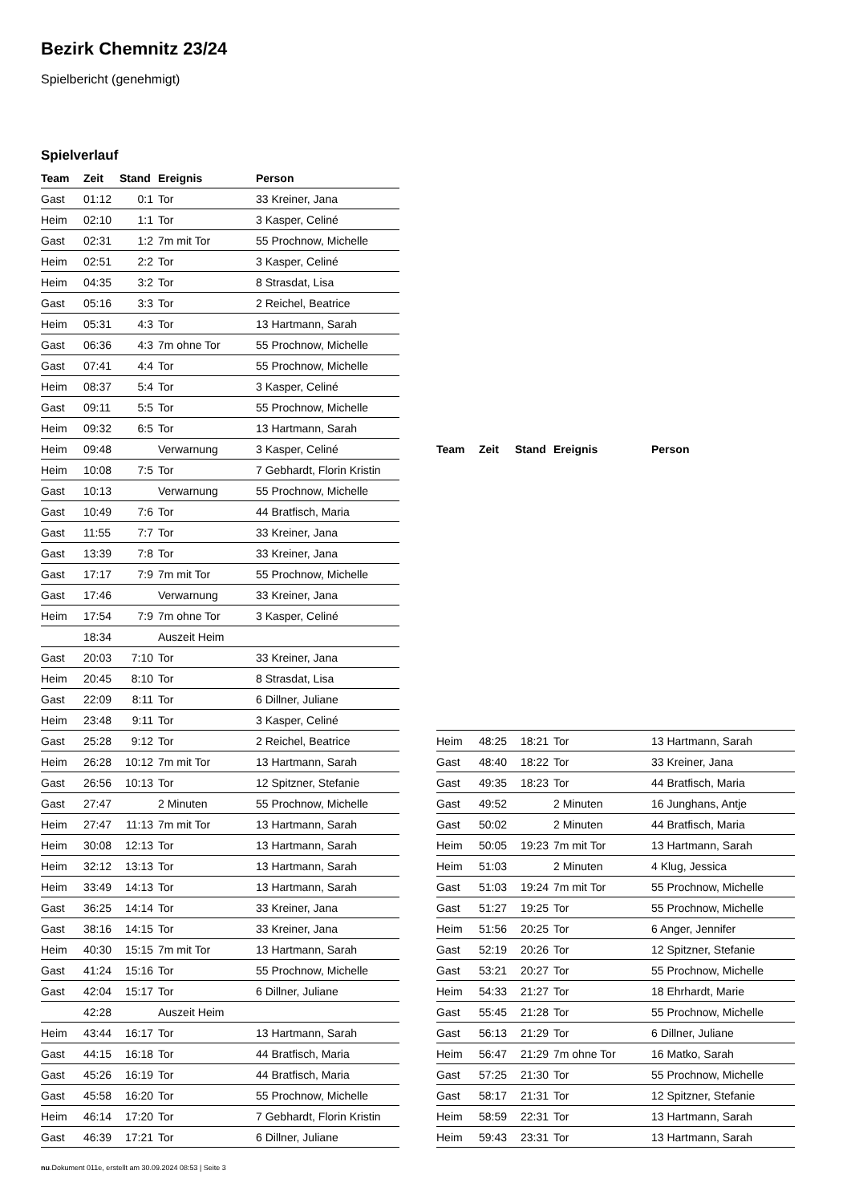Bezirk Chemnitz 23/24
Spielbericht (genehmigt)
Spielverlauf
| Team | Zeit | Stand | Ereignis | Person |
| --- | --- | --- | --- | --- |
| Gast | 01:12 | 0:1 | Tor | 33 Kreiner, Jana |
| Heim | 02:10 | 1:1 | Tor | 3 Kasper, Celiné |
| Gast | 02:31 | 1:2 | 7m mit Tor | 55 Prochnow, Michelle |
| Heim | 02:51 | 2:2 | Tor | 3 Kasper, Celiné |
| Heim | 04:35 | 3:2 | Tor | 8 Strasdat, Lisa |
| Gast | 05:16 | 3:3 | Tor | 2 Reichel, Beatrice |
| Heim | 05:31 | 4:3 | Tor | 13 Hartmann, Sarah |
| Gast | 06:36 | 4:3 | 7m ohne Tor | 55 Prochnow, Michelle |
| Gast | 07:41 | 4:4 | Tor | 55 Prochnow, Michelle |
| Heim | 08:37 | 5:4 | Tor | 3 Kasper, Celiné |
| Gast | 09:11 | 5:5 | Tor | 55 Prochnow, Michelle |
| Heim | 09:32 | 6:5 | Tor | 13 Hartmann, Sarah |
| Heim | 09:48 | | Verwarnung | 3 Kasper, Celiné |
| Heim | 10:08 | 7:5 | Tor | 7 Gebhardt, Florin Kristin |
| Gast | 10:13 | | Verwarnung | 55 Prochnow, Michelle |
| Gast | 10:49 | 7:6 | Tor | 44 Bratfisch, Maria |
| Gast | 11:55 | 7:7 | Tor | 33 Kreiner, Jana |
| Gast | 13:39 | 7:8 | Tor | 33 Kreiner, Jana |
| Gast | 17:17 | 7:9 | 7m mit Tor | 55 Prochnow, Michelle |
| Gast | 17:46 | | Verwarnung | 33 Kreiner, Jana |
| Heim | 17:54 | 7:9 | 7m ohne Tor | 3 Kasper, Celiné |
| | 18:34 | | Auszeit Heim | |
| Gast | 20:03 | 7:10 | Tor | 33 Kreiner, Jana |
| Heim | 20:45 | 8:10 | Tor | 8 Strasdat, Lisa |
| Gast | 22:09 | 8:11 | Tor | 6 Dillner, Juliane |
| Heim | 23:48 | 9:11 | Tor | 3 Kasper, Celiné |
| Gast | 25:28 | 9:12 | Tor | 2 Reichel, Beatrice |
| Heim | 26:28 | 10:12 | 7m mit Tor | 13 Hartmann, Sarah |
| Gast | 26:56 | 10:13 | Tor | 12 Spitzner, Stefanie |
| Gast | 27:47 | | 2 Minuten | 55 Prochnow, Michelle |
| Heim | 27:47 | 11:13 | 7m mit Tor | 13 Hartmann, Sarah |
| Heim | 30:08 | 12:13 | Tor | 13 Hartmann, Sarah |
| Heim | 32:12 | 13:13 | Tor | 13 Hartmann, Sarah |
| Heim | 33:49 | 14:13 | Tor | 13 Hartmann, Sarah |
| Gast | 36:25 | 14:14 | Tor | 33 Kreiner, Jana |
| Gast | 38:16 | 14:15 | Tor | 33 Kreiner, Jana |
| Heim | 40:30 | 15:15 | 7m mit Tor | 13 Hartmann, Sarah |
| Gast | 41:24 | 15:16 | Tor | 55 Prochnow, Michelle |
| Gast | 42:04 | 15:17 | Tor | 6 Dillner, Juliane |
| | 42:28 | | Auszeit Heim | |
| Heim | 43:44 | 16:17 | Tor | 13 Hartmann, Sarah |
| Gast | 44:15 | 16:18 | Tor | 44 Bratfisch, Maria |
| Gast | 45:26 | 16:19 | Tor | 44 Bratfisch, Maria |
| Gast | 45:58 | 16:20 | Tor | 55 Prochnow, Michelle |
| Heim | 46:14 | 17:20 | Tor | 7 Gebhardt, Florin Kristin |
| Gast | 46:39 | 17:21 | Tor | 6 Dillner, Juliane |
| Team | Zeit | Stand | Ereignis | Person |
| --- | --- | --- | --- | --- |
| Heim | 48:25 | 18:21 | Tor | 13 Hartmann, Sarah |
| Gast | 48:40 | 18:22 | Tor | 33 Kreiner, Jana |
| Gast | 49:35 | 18:23 | Tor | 44 Bratfisch, Maria |
| Gast | 49:52 | | 2 Minuten | 16 Junghans, Antje |
| Gast | 50:02 | | 2 Minuten | 44 Bratfisch, Maria |
| Heim | 50:05 | 19:23 | 7m mit Tor | 13 Hartmann, Sarah |
| Heim | 51:03 | | 2 Minuten | 4 Klug, Jessica |
| Gast | 51:03 | 19:24 | 7m mit Tor | 55 Prochnow, Michelle |
| Gast | 51:27 | 19:25 | Tor | 55 Prochnow, Michelle |
| Heim | 51:56 | 20:25 | Tor | 6 Anger, Jennifer |
| Gast | 52:19 | 20:26 | Tor | 12 Spitzner, Stefanie |
| Gast | 53:21 | 20:27 | Tor | 55 Prochnow, Michelle |
| Heim | 54:33 | 21:27 | Tor | 18 Ehrhardt, Marie |
| Gast | 55:45 | 21:28 | Tor | 55 Prochnow, Michelle |
| Gast | 56:13 | 21:29 | Tor | 6 Dillner, Juliane |
| Heim | 56:47 | 21:29 | 7m ohne Tor | 16 Matko, Sarah |
| Gast | 57:25 | 21:30 | Tor | 55 Prochnow, Michelle |
| Gast | 58:17 | 21:31 | Tor | 12 Spitzner, Stefanie |
| Heim | 58:59 | 22:31 | Tor | 13 Hartmann, Sarah |
| Heim | 59:43 | 23:31 | Tor | 13 Hartmann, Sarah |
nu.Dokument 011e, erstellt am 30.09.2024 08:53 | Seite 3